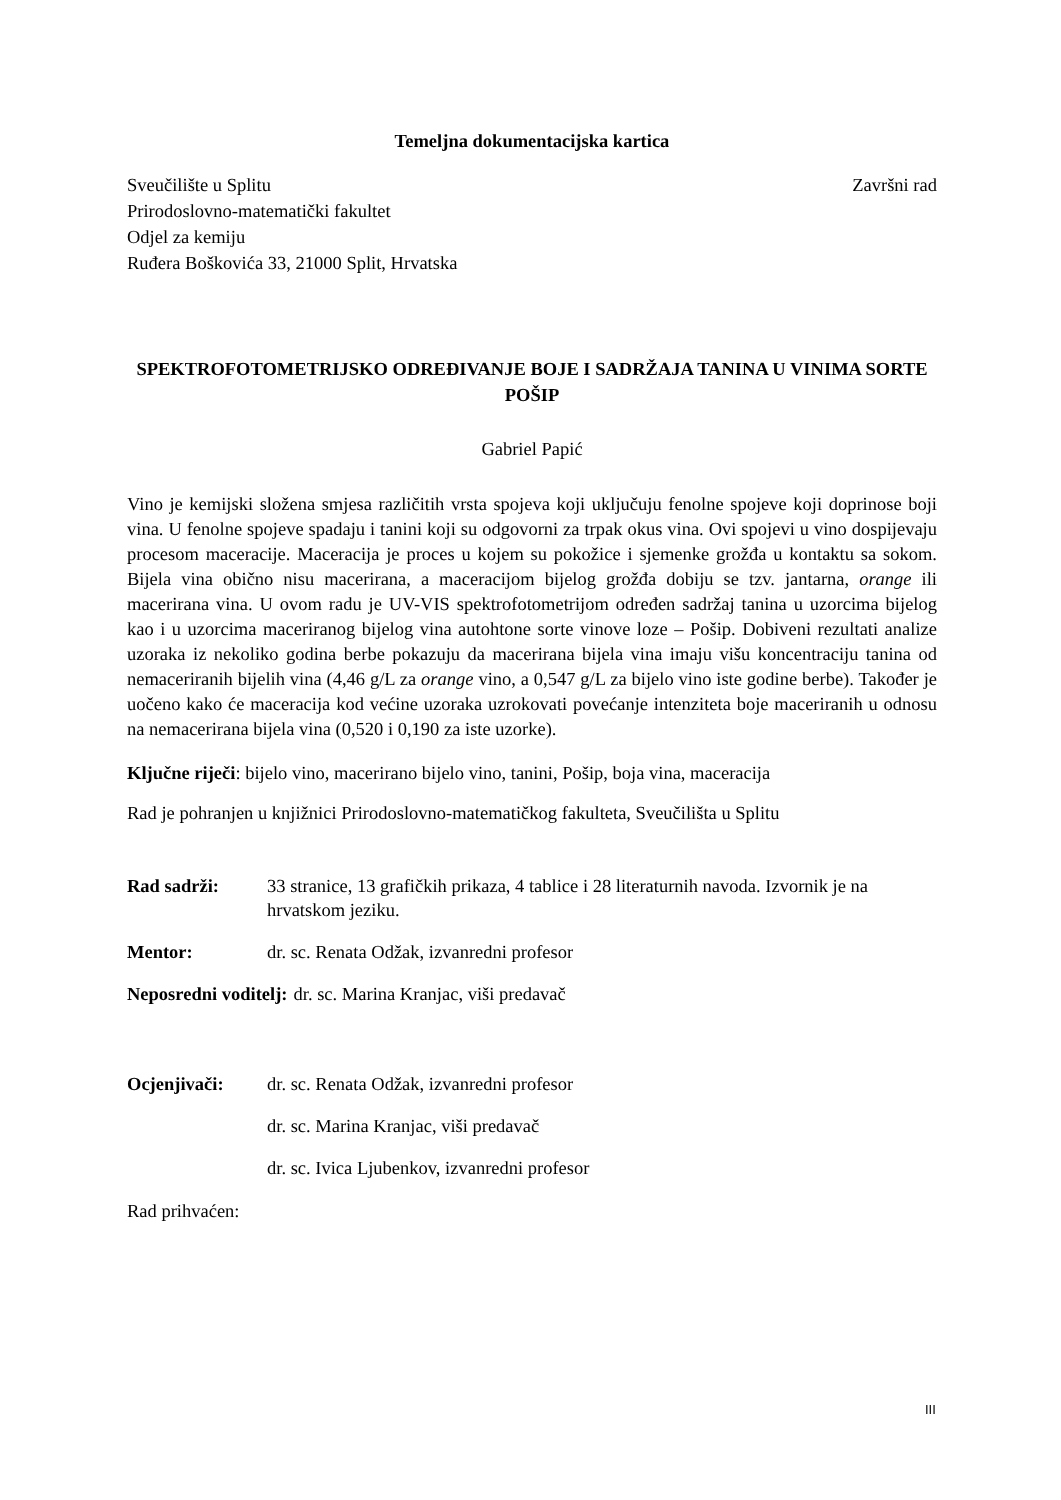Temeljna dokumentacijska kartica
Sveučilište u Splitu
Prirodoslovno-matematički fakultet
Odjel za kemiju
Ruđera Boškovića 33, 21000 Split, Hrvatska
Završni rad
SPEKTROFOTOMETRIJSKO ODREĐIVANJE BOJE I SADRŽAJA TANINA U VINIMA SORTE POŠIP
Gabriel Papić
Vino je kemijski složena smjesa različitih vrsta spojeva koji uključuju fenolne spojeve koji doprinose boji vina. U fenolne spojeve spadaju i tanini koji su odgovorni za trpak okus vina. Ovi spojevi u vino dospijevaju procesom maceracije. Maceracija je proces u kojem su pokožice i sjemenke grožđa u kontaktu sa sokom. Bijela vina obično nisu macerirana, a maceracijom bijelog grožđa dobiju se tzv. jantarna, orange ili macerirana vina. U ovom radu je UV-VIS spektrofotometrijom određen sadržaj tanina u uzorcima bijelog kao i u uzorcima maceriranog bijelog vina autohtone sorte vinove loze – Pošip. Dobiveni rezultati analize uzoraka iz nekoliko godina berbe pokazuju da macerirana bijela vina imaju višu koncentraciju tanina od nemaceriranih bijelih vina (4,46 g/L za orange vino, a 0,547 g/L za bijelo vino iste godine berbe). Također je uočeno kako će maceracija kod većine uzoraka uzrokovati povećanje intenziteta boje maceriranih u odnosu na nemacerirana bijela vina (0,520 i 0,190 za iste uzorke).
Ključne riječi: bijelo vino, macerirano bijelo vino, tanini, Pošip, boja vina, maceracija
Rad je pohranjen u knjižnici Prirodoslovno-matematičkog fakulteta, Sveučilišta u Splitu
Rad sadrži: 33 stranice, 13 grafičkih prikaza, 4 tablice i 28 literaturnih navoda. Izvornik je na hrvatskom jeziku.
Mentor: dr. sc. Renata Odžak, izvanredni profesor
Neposredni voditelj: dr. sc. Marina Kranjac, viši predavač
Ocjenjivači: dr. sc. Renata Odžak, izvanredni profesor
dr. sc. Marina Kranjac, viši predavač
dr. sc. Ivica Ljubenkov, izvanredni profesor
Rad prihvaćen:
III